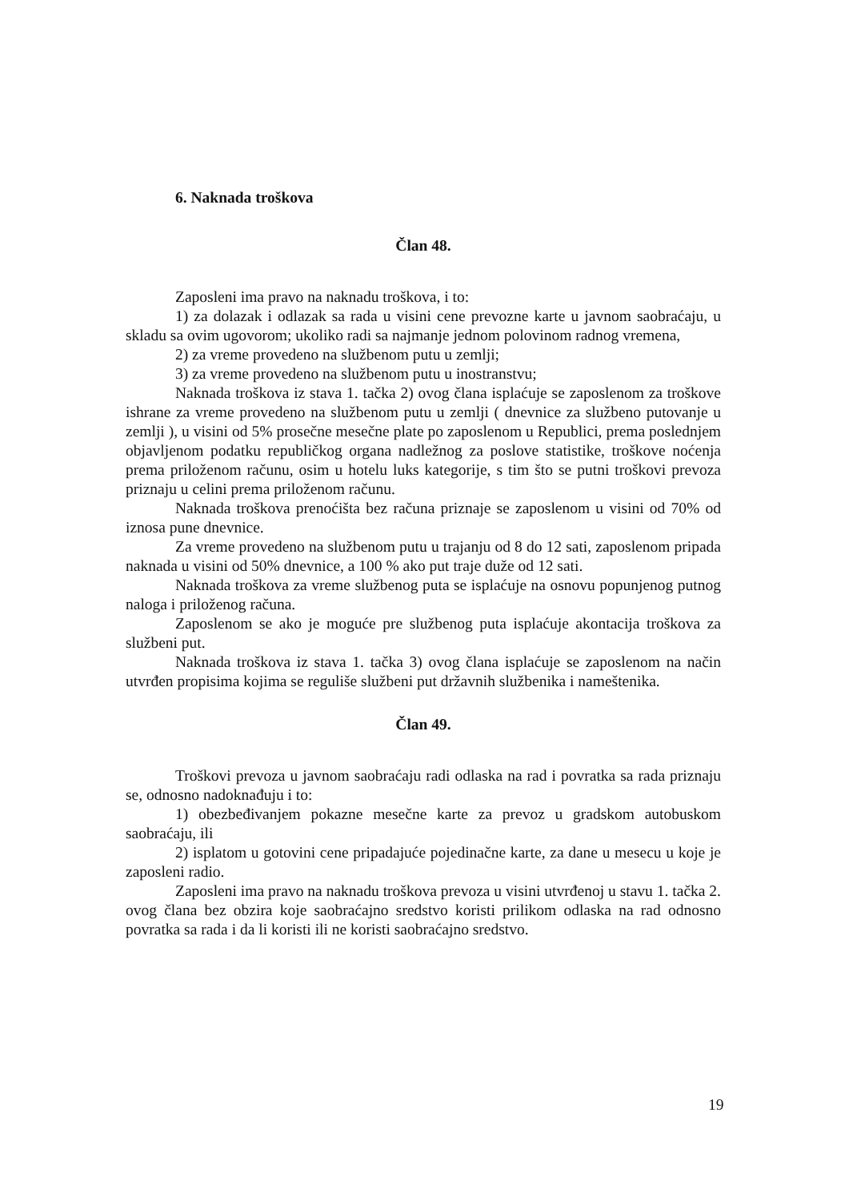6. Naknada troškova
Član 48.
Zaposleni ima pravo na naknadu troškova, i to:
1) za dolazak i odlazak sa rada u visini cene prevozne karte u javnom saobraćaju, u skladu sa ovim ugovorom; ukoliko radi sa najmanje jednom polovinom radnog vremena,
2) za vreme provedeno na službenom putu u zemlji;
3) za vreme provedeno na službenom putu u inostranstvu;
Naknada troškova iz stava 1. tačka 2) ovog člana isplaćuje se zaposlenom za troškove ishrane za vreme provedeno na službenom putu u zemlji ( dnevnice za službeno putovanje u zemlji ), u visini od 5% prosečne mesečne plate po zaposlenom u Republici, prema poslednjem objavljenom podatku republičkog organa nadležnog za poslove statistike, troškove noćenja prema priloženom računu, osim u hotelu luks kategorije, s tim što se putni troškovi prevoza priznaju u celini prema priloženom računu.
Naknada troškova prenoćišta bez računa priznaje se zaposlenom u visini od 70% od iznosa pune dnevnice.
Za vreme provedeno na službenom putu u trajanju od 8 do 12 sati, zaposlenom pripada naknada u visini od 50% dnevnice, a 100 % ako put traje duže od 12 sati.
Naknada troškova za vreme službenog puta se isplaćuje na osnovu popunjenog putnog naloga i priloženog računa.
Zaposlenom se ako je moguće pre službenog puta isplaćuje akontacija troškova za službeni put.
Naknada troškova iz stava 1. tačka 3) ovog člana isplaćuje se zaposlenom na način utvrđen propisima kojima se reguliše službeni put državnih službenika i nameštenika.
Član 49.
Troškovi prevoza u javnom saobraćaju radi odlaska na rad i povratka sa rada priznaju se, odnosno nadoknađuju i to:
1) obezbeđivanjem pokazne mesečne karte za prevoz u gradskom autobuskom saobraćaju, ili
2) isplatom u gotovini cene pripadajuće pojedinačne karte, za dane u mesecu u koje je zaposleni radio.
Zaposleni ima pravo na naknadu troškova prevoza u visini utvrđenoj u stavu 1. tačka 2. ovog člana bez obzira koje saobraćajno sredstvo koristi prilikom odlaska na rad odnosno povratka sa rada i da li koristi ili ne koristi saobraćajno sredstvo.
19